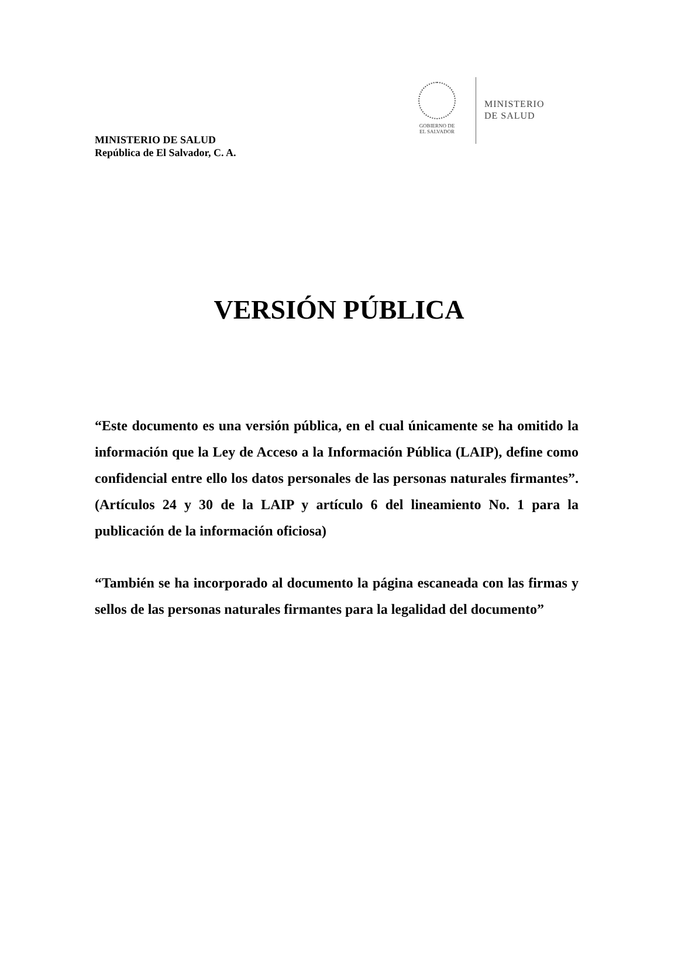GOBIERNO DE
EL SALVADOR
MINISTERIO
DE SALUD
MINISTERIO DE SALUD
República de El Salvador, C. A.
VERSIÓN PÚBLICA
“Este documento es una versión pública, en el cual únicamente se ha omitido la información que la Ley de Acceso a la Información Pública (LAIP), define como confidencial entre ello los datos personales de las personas naturales firmantes”. (Artículos 24 y 30 de la LAIP y artículo 6 del lineamiento No. 1 para la publicación de la información oficiosa)
“También se ha incorporado al documento la página escaneada con las firmas y sellos de las personas naturales firmantes para la legalidad del documento”